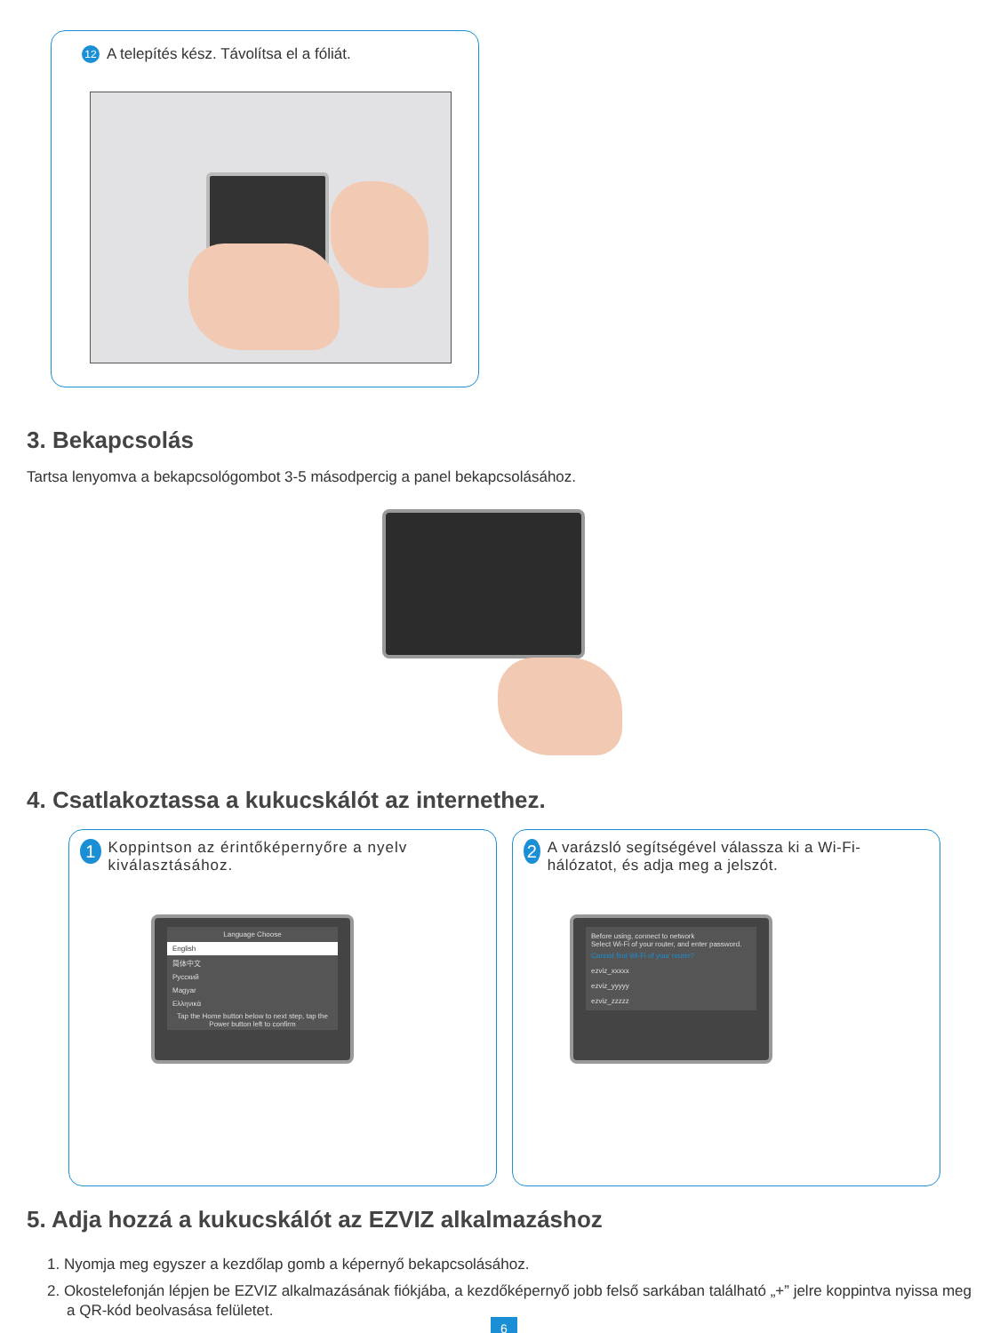12 A telepítés kész. Távolítsa el a fóliát.
3. Bekapcsolás
Tartsa lenyomva a bekapcsológombot 3-5 másodpercig a panel bekapcsolásához.
4. Csatlakoztassa a kukucskálót az internethez.
1 Koppintson az érintőképernyőre a nyelv kiválasztásához.
Language Choose
English
简体中文
Русский
Magyar
Ελληνικά
Tap the Home button below to next step, tap the Power button left to confirm
2 A varázsló segítségével válassza ki a Wi-Fi-hálózatot, és adja meg a jelszót.
Before using, connect to network
Select Wi-Fi of your router, and enter password.
Cannot find Wi-Fi of your router?
ezviz_xxxxx
ezviz_yyyyy
ezviz_zzzzz
5. Adja hozzá a kukucskálót az EZVIZ alkalmazáshoz
1. Nyomja meg egyszer a kezdőlap gomb a képernyő bekapcsolásához.
2. Okostelefonján lépjen be EZVIZ alkalmazásának fiókjába, a kezdőképernyő jobb felső sarkában található „+” jelre koppintva nyissa meg a QR-kód beolvasása felületet.
6